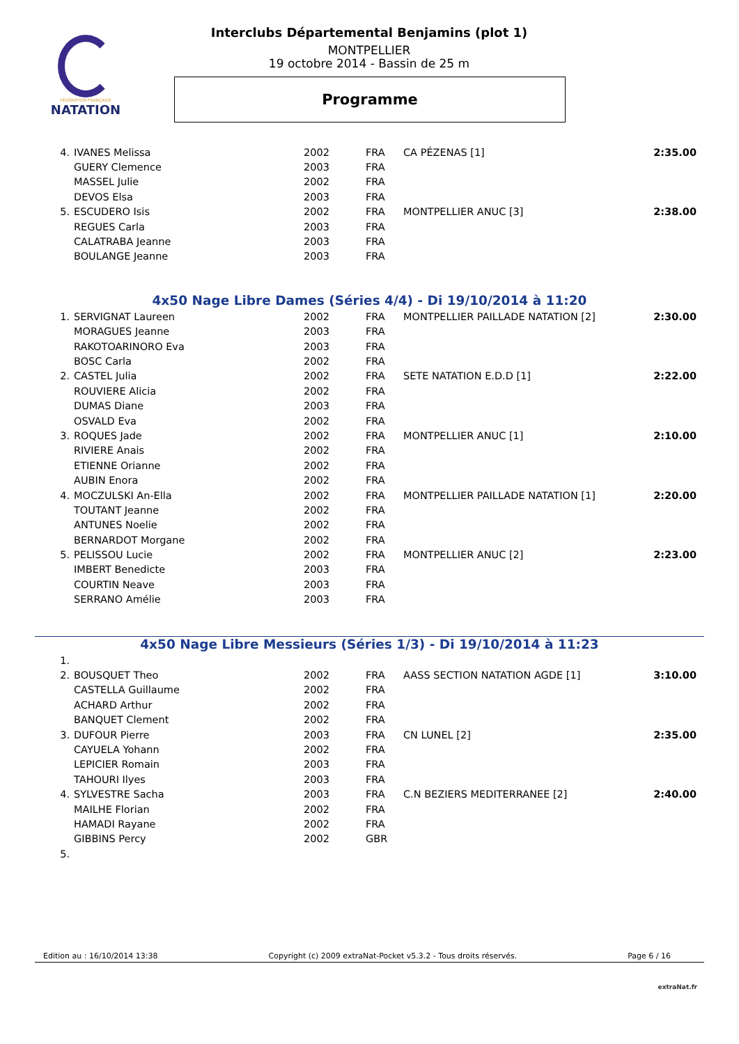FÉDÉRATION FRANÇAISE
NATATION
Interclubs Départemental Benjamins (plot 1)
MONTPELLIER
19 octobre 2014 - Bassin de 25 m
Programme
| 4. | IVANES Melissa | 2002 | FRA | CA PÉZENAS [1] | 2:35.00 |
| | GUERY Clemence | 2003 | FRA | | |
| | MASSEL Julie | 2002 | FRA | | |
| | DEVOS Elsa | 2003 | FRA | | |
| 5. | ESCUDERO Isis | 2002 | FRA | MONTPELLIER ANUC [3] | 2:38.00 |
| | REGUES Carla | 2003 | FRA | | |
| | CALATRABA Jeanne | 2003 | FRA | | |
| | BOULANGE Jeanne | 2003 | FRA | | |
4x50 Nage Libre Dames (Séries 4/4) - Di 19/10/2014 à 11:20
| 1. | SERVIGNAT Laureen | 2002 | FRA | MONTPELLIER PAILLADE NATATION [2] | 2:30.00 |
| | MORAGUES Jeanne | 2003 | FRA | | |
| | RAKOTOARINORO Eva | 2003 | FRA | | |
| | BOSC Carla | 2002 | FRA | | |
| 2. | CASTEL Julia | 2002 | FRA | SETE NATATION E.D.D [1] | 2:22.00 |
| | ROUVIERE Alicia | 2002 | FRA | | |
| | DUMAS Diane | 2003 | FRA | | |
| | OSVALD Eva | 2002 | FRA | | |
| 3. | ROQUES Jade | 2002 | FRA | MONTPELLIER ANUC [1] | 2:10.00 |
| | RIVIERE Anais | 2002 | FRA | | |
| | ETIENNE Orianne | 2002 | FRA | | |
| | AUBIN Enora | 2002 | FRA | | |
| 4. | MOCZULSKI An-Ella | 2002 | FRA | MONTPELLIER PAILLADE NATATION [1] | 2:20.00 |
| | TOUTANT Jeanne | 2002 | FRA | | |
| | ANTUNES Noelie | 2002 | FRA | | |
| | BERNARDOT Morgane | 2002 | FRA | | |
| 5. | PELISSOU Lucie | 2002 | FRA | MONTPELLIER ANUC [2] | 2:23.00 |
| | IMBERT Benedicte | 2003 | FRA | | |
| | COURTIN Neave | 2003 | FRA | | |
| | SERRANO Amélie | 2003 | FRA | | |
4x50 Nage Libre Messieurs (Séries 1/3) - Di 19/10/2014 à 11:23
| 1. | | | | | |
| 2. | BOUSQUET Theo | 2002 | FRA | AASS SECTION NATATION AGDE [1] | 3:10.00 |
| | CASTELLA Guillaume | 2002 | FRA | | |
| | ACHARD Arthur | 2002 | FRA | | |
| | BANQUET Clement | 2002 | FRA | | |
| 3. | DUFOUR Pierre | 2003 | FRA | CN LUNEL [2] | 2:35.00 |
| | CAYUELA Yohann | 2002 | FRA | | |
| | LEPICIER Romain | 2003 | FRA | | |
| | TAHOURI Ilyes | 2003 | FRA | | |
| 4. | SYLVESTRE Sacha | 2003 | FRA | C.N BEZIERS MEDITERRANEE [2] | 2:40.00 |
| | MAILHE Florian | 2002 | FRA | | |
| | HAMADI Rayane | 2002 | FRA | | |
| | GIBBINS Percy | 2002 | GBR | | |
| 5. | | | | | |
Edition au : 16/10/2014 13:38 Copyright (c) 2009 extraNat-Pocket v5.3.2 - Tous droits réservés. Page 6 / 16
extraNat.fr